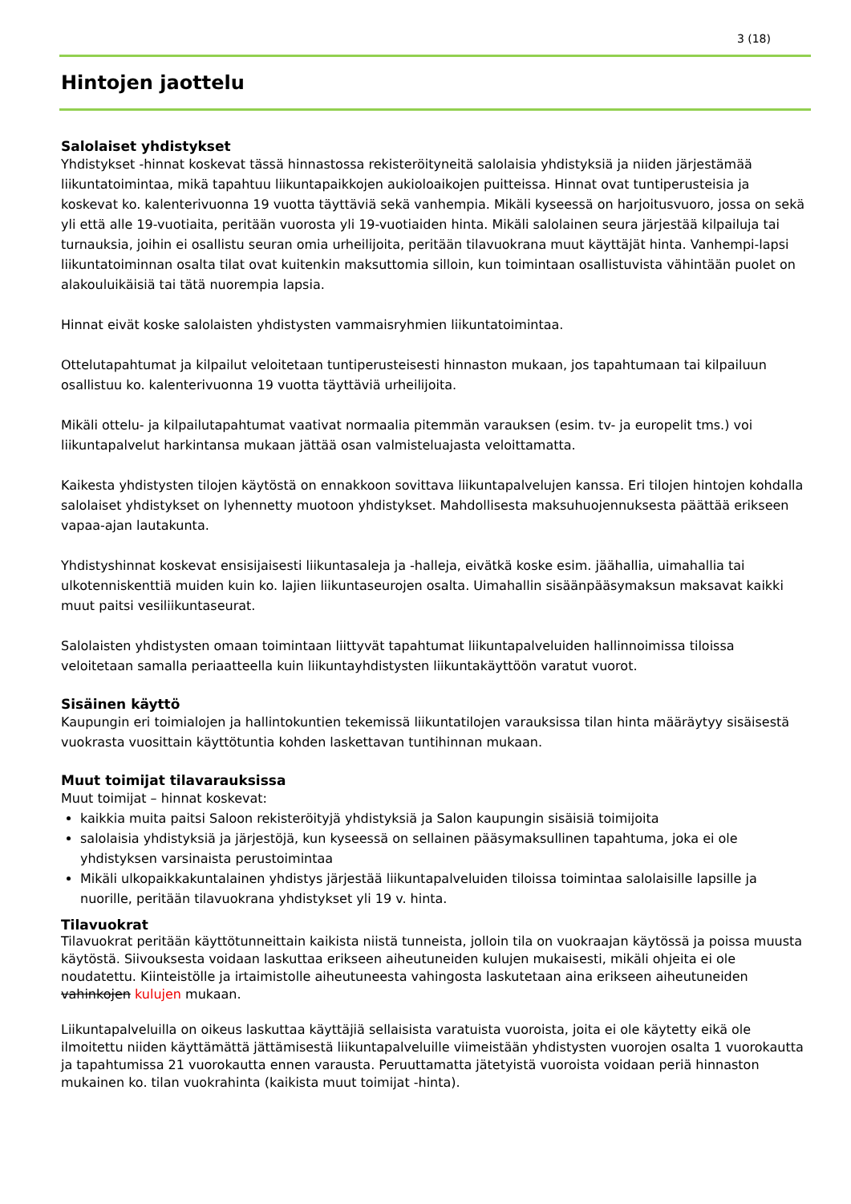3 (18)
Hintojen jaottelu
Salolaiset yhdistykset
Yhdistykset -hinnat koskevat tässä hinnastossa rekisteröityneitä salolaisia yhdistyksiä ja niiden järjestämää liikuntatoimintaa, mikä tapahtuu liikuntapaikkojen aukioloaikojen puitteissa. Hinnat ovat tuntiperusteisia ja koskevat ko. kalenterivuonna 19 vuotta täyttäviä sekä vanhempia. Mikäli kyseessä on harjoitusvuoro, jossa on sekä yli että alle 19-vuotiaita, peritään vuorosta yli 19-vuotiaiden hinta. Mikäli salolainen seura järjestää kilpailuja tai turnauksia, joihin ei osallistu seuran omia urheilijoita, peritään tilavuokrana muut käyttäjät hinta. Vanhempi-lapsi liikuntatoiminnan osalta tilat ovat kuitenkin maksuttomia silloin, kun toimintaan osallistuvista vähintään puolet on alakouluikäisiä tai tätä nuorempia lapsia.
Hinnat eivät koske salolaisten yhdistysten vammaisryhmien liikuntatoimintaa.
Ottelutapahtumat ja kilpailut veloitetaan tuntiperusteisesti hinnaston mukaan, jos tapahtumaan tai kilpailuun osallistuu ko. kalenterivuonna 19 vuotta täyttäviä urheilijoita.
Mikäli ottelu- ja kilpailutapahtumat vaativat normaalia pitemmän varauksen (esim. tv- ja europelit tms.) voi liikuntapalvelut harkintansa mukaan jättää osan valmisteluajasta veloittamatta.
Kaikesta yhdistysten tilojen käytöstä on ennakkoon sovittava liikuntapalvelujen kanssa. Eri tilojen hintojen kohdalla salolaiset yhdistykset on lyhennetty muotoon yhdistykset. Mahdollisesta maksuhuojennuksesta päättää erikseen vapaa-ajan lautakunta.
Yhdistyshinnat koskevat ensisijaisesti liikuntasaleja ja -halleja, eivätkä koske esim. jäähallia, uimahallia tai ulkotenniskenttiä muiden kuin ko. lajien liikuntaseurojen osalta. Uimahallin sisäänpääsymaksun maksavat kaikki muut paitsi vesiliikuntaseurat.
Salolaisten yhdistysten omaan toimintaan liittyvät tapahtumat liikuntapalveluiden hallinnoimissa tiloissa veloitetaan samalla periaatteella kuin liikuntayhdistysten liikuntakäyttöön varatut vuorot.
Sisäinen käyttö
Kaupungin eri toimialojen ja hallintokuntien tekemissä liikuntatilojen varauksissa tilan hinta määräytyy sisäisestä vuokrasta vuosittain käyttötuntia kohden laskettavan tuntihinnan mukaan.
Muut toimijat tilavarauksissa
Muut toimijat – hinnat koskevat:
kaikkia muita paitsi Saloon rekisteröityjä yhdistyksiä ja Salon kaupungin sisäisiä toimijoita
salolaisia yhdistyksiä ja järjestöjä, kun kyseessä on sellainen pääsymaksullinen tapahtuma, joka ei ole yhdistyksen varsinaista perustoimintaa
Mikäli ulkopaikkakuntalainen yhdistys järjestää liikuntapalveluiden tiloissa toimintaa salolaisille lapsille ja nuorille, peritään tilavuokrana yhdistykset yli 19 v. hinta.
Tilavuokrat
Tilavuokrat peritään käyttötunneittain kaikista niistä tunneista, jolloin tila on vuokraajan käytössä ja poissa muusta käytöstä. Siivouksesta voidaan laskuttaa erikseen aiheutuneiden kulujen mukaisesti, mikäli ohjeita ei ole noudatettu. Kiinteistölle ja irtaimistolle aiheutuneesta vahingosta laskutetaan aina erikseen aiheutuneiden vahinkojen kulujen mukaan.
Liikuntapalveluilla on oikeus laskuttaa käyttäjiä sellaisista varatuista vuoroista, joita ei ole käytetty eikä ole ilmoitettu niiden käyttämättä jättämisestä liikuntapalveluille viimeistään yhdistysten vuorojen osalta 1 vuorokautta ja tapahtumissa 21 vuorokautta ennen varausta. Peruuttamatta jätetyistä vuoroista voidaan periä hinnaston mukainen ko. tilan vuokrahinta (kaikista muut toimijat -hinta).